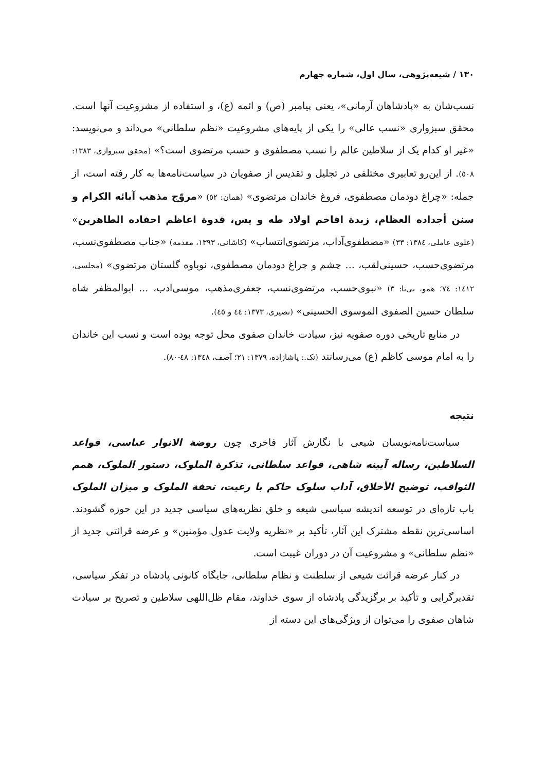١٣٠ / شیعه‌پژوهی، سال اول، شماره چهارم
نسب‌شان به «پادشاهان آرمانی»، یعنی پیامبر (ص) و ائمه (ع)، و استفاده از مشروعیت آنها است. محقق سبزواری «نسب عالی» را یکی از پایه‌های مشروعیت «نظم سلطانی» می‌داند و می‌نویسد: «غیر او کدام یک از سلاطین عالم را نسب مصطفوی و حسب مرتضوی است؟» (محقق سبزواری، ١٣٨٣: ٥٠٨). از این‌رو تعابیری مختلفی در تجلیل و تقدیس از صفویان در سیاست‌نامه‌ها به کار رفته است، از جمله: «چراغ دودمان مصطفوی، فروغ خاندان مرتضوی» (همان: ٥٢) «مروّج مذهب آبائه الکرام و سنن أجداده العظام، زبدة افاخم اولاد طه و یس، قدوة اعاظم احفاده الطاهرین» (علوی عاملی، ١٣٨٤: ٣٣) «مصطفوی‌آداب، مرتضوی‌انتساب» (کاشانی، ١٣٩٣، مقدمه) «جناب مصطفوی‌نسب، مرتضوی‌حسب، حسینی‌لقب، ... چشم و چراغ دودمان مصطفوی، نوباوه گلستان مرتضوی» (مجلسی، ١٤١٢: ٧٤؛ همو، بی‌تا: ٣) «نبوی‌حسب، مرتضوی‌نسب، جعفری‌مذهب، موسی‌ادب، ... ابوالمظفر شاه سلطان حسین الصفوی الموسوی الحسینی» (نصیری، ١٣٧٣: ٤٤ و ٤٥).
در منابع تاریخی دوره صفویه نیز، سیادت خاندان صفوی محل توجه بوده است و نسب این خاندان را به امام موسی کاظم (ع) می‌رسانند (نک.: پاشازاده، ١٣٧٩: ٢١؛ آصف، ١٣٤٨: ٤٨-٨٠).
نتیجه
سیاست‌نامه‌نویسان شیعی با نگارش آثار فاخری چون روضة الانوار عباسی، قواعد السلاطین، رساله آیینه شاهی، قواعد سلطانی، تذکرة الملوک، دستور الملوک، همم الثواقب، توضیح الأخلاق، آداب سلوک حاکم با رعیت، تحفة الملوک و میزان الملوک باب تازه‌ای در توسعه اندیشه سیاسی شیعه و خلق نظریه‌های سیاسی جدید در این حوزه گشودند. اساسی‌ترین نقطه مشترک این آثار، تأکید بر «نظریه ولایت عدول مؤمنین» و عرضه قرائتی جدید از «نظم سلطانی» و مشروعیت آن در دوران غیبت است.
در کنار عرضه قرائت شیعی از سلطنت و نظام سلطانی، جایگاه کانونی پادشاه در تفکر سیاسی، تقدیرگرایی و تأکید بر برگزیدگی پادشاه از سوی خداوند، مقام ظل‌اللهی سلاطین و تصریح بر سیادت شاهان صفوی را می‌توان از ویژگی‌های این دسته از